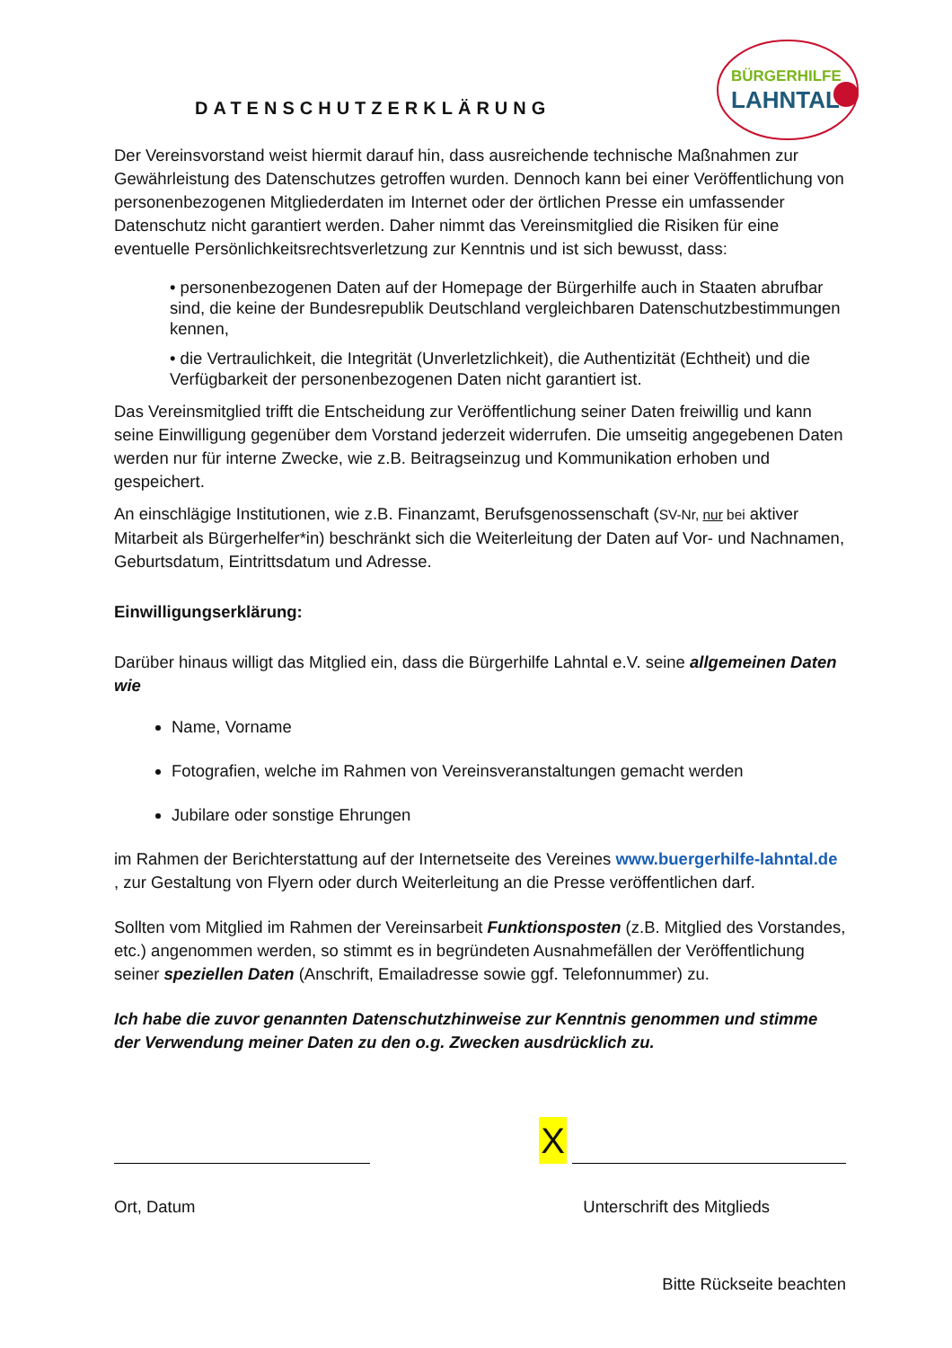DATENSCHUTZERKLÄRUNG
BÜRGERHILFE
LAHNTAL
Der Vereinsvorstand weist hiermit darauf hin, dass ausreichende technische Maßnahmen zur Gewährleistung des Datenschutzes getroffen wurden. Dennoch kann bei einer Veröffentlichung von personenbezogenen Mitgliederdaten im Internet oder der örtlichen Presse ein umfassender Datenschutz nicht garantiert werden. Daher nimmt das Vereinsmitglied die Risiken für eine eventuelle Persönlichkeitsrechtsverletzung zur Kenntnis und ist sich bewusst, dass:
• personenbezogenen Daten auf der Homepage der Bürgerhilfe auch in Staaten abrufbar sind, die keine der Bundesrepublik Deutschland vergleichbaren Datenschutzbestimmungen kennen,
• die Vertraulichkeit, die Integrität (Unverletzlichkeit), die Authentizität (Echtheit) und die Verfügbarkeit der personenbezogenen Daten nicht garantiert ist.
Das Vereinsmitglied trifft die Entscheidung zur Veröffentlichung seiner Daten freiwillig und kann seine Einwilligung gegenüber dem Vorstand jederzeit widerrufen. Die umseitig angegebenen Daten werden nur für interne Zwecke, wie z.B. Beitragseinzug und Kommunikation erhoben und gespeichert.
An einschlägige Institutionen, wie z.B. Finanzamt, Berufsgenossenschaft (SV-Nr, nur bei aktiver Mitarbeit als Bürgerhelfer*in) beschränkt sich die Weiterleitung der Daten auf Vor- und Nachnamen, Geburtsdatum, Eintrittsdatum und Adresse.
Einwilligungserklärung:
Darüber hinaus willigt das Mitglied ein, dass die Bürgerhilfe Lahntal e.V. seine allgemeinen Daten wie
Name, Vorname
Fotografien, welche im Rahmen von Vereinsveranstaltungen gemacht werden
Jubilare oder sonstige Ehrungen
im Rahmen der Berichterstattung auf der Internetseite des Vereines www.buergerhilfe-lahntal.de , zur Gestaltung von Flyern oder durch Weiterleitung an die Presse veröffentlichen darf.
Sollten vom Mitglied im Rahmen der Vereinsarbeit Funktionsposten (z.B. Mitglied des Vorstandes, etc.) angenommen werden, so stimmt es in begründeten Ausnahmefällen der Veröffentlichung seiner speziellen Daten (Anschrift, Emailadresse sowie ggf. Telefonnummer) zu.
Ich habe die zuvor genannten Datenschutzhinweise zur Kenntnis genommen und stimme der Verwendung meiner Daten zu den o.g. Zwecken ausdrücklich zu.
X
Ort, Datum Unterschrift des Mitglieds
Bitte Rückseite beachten